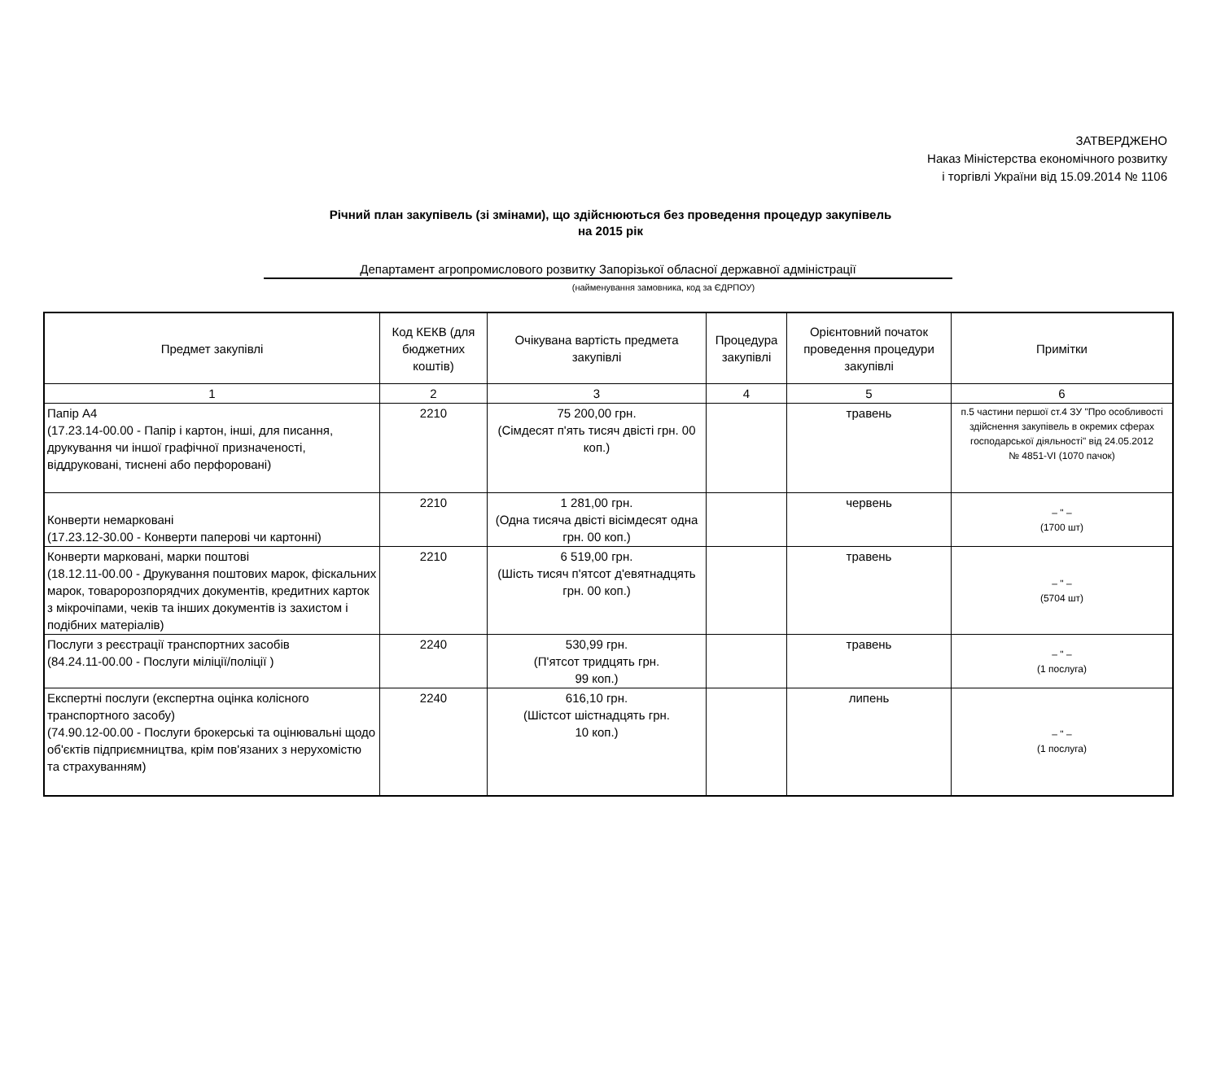ЗАТВЕРДЖЕНО
Наказ Міністерства економічного розвитку
і торгівлі України від 15.09.2014 № 1106
Річний план закупівель (зі змінами), що здійснюються без проведення процедур закупівель
на 2015 рік
Департамент агропромислового розвитку Запорізької обласної державної адміністрації
(найменування замовника, код за ЄДРПОУ)
| Предмет закупівлі | Код КЕКВ (для бюджетних коштів) | Очікувана вартість предмета закупівлі | Процедура закупівлі | Орієнтовний початок проведення процедури закупівлі | Примітки |
| --- | --- | --- | --- | --- | --- |
| 1 | 2 | 3 | 4 | 5 | 6 |
| Папір А4 (17.23.14-00.00 - Папір і картон, інші, для писання, друкування чи іншої графічної призначеності, віддруковані, тиснені або перфоровані) | 2210 | 75 200,00 грн. (Сімдесят п'ять тисяч двісті грн. 00 коп.) | | травень | п.5 частини першої ст.4 ЗУ "Про особливості здійснення закупівель в окремих сферах господарської діяльності" від 24.05.2012 № 4851-VI (1070 пачок) |
| Конверти немарковані (17.23.12-30.00 - Конверти паперові чи картонні) | 2210 | 1 281,00 грн. (Одна тисяча двісті вісімдесят одна грн. 00 коп.) | | червень | – " – (1700 шт) |
| Конверти марковані, марки поштові (18.12.11-00.00 - Друкування поштових марок, фіскальних марок, товаророзпорядчих документів, кредитних карток з мікрочіпами, чеків та інших документів із захистом і подібних матеріалів) | 2210 | 6 519,00 грн. (Шість тисяч п'ятсот д'евятнадцять грн. 00 коп.) | | травень | – " – (5704 шт) |
| Послуги з реєстрації транспортних засобів (84.24.11-00.00 - Послуги міліції/поліції ) | 2240 | 530,99 грн. (П'ятсот тридцять грн. 99 коп.) | | травень | – " – (1 послуга) |
| Експертні послуги (експертна оцінка колісного транспортного засобу) (74.90.12-00.00 - Послуги брокерські та оцінювальні щодо об'єктів підприємництва, крім пов'язаних з нерухомістю та страхуванням) | 2240 | 616,10 грн. (Шістсот шістнадцять грн. 10 коп.) | | липень | – " – (1 послуга) |